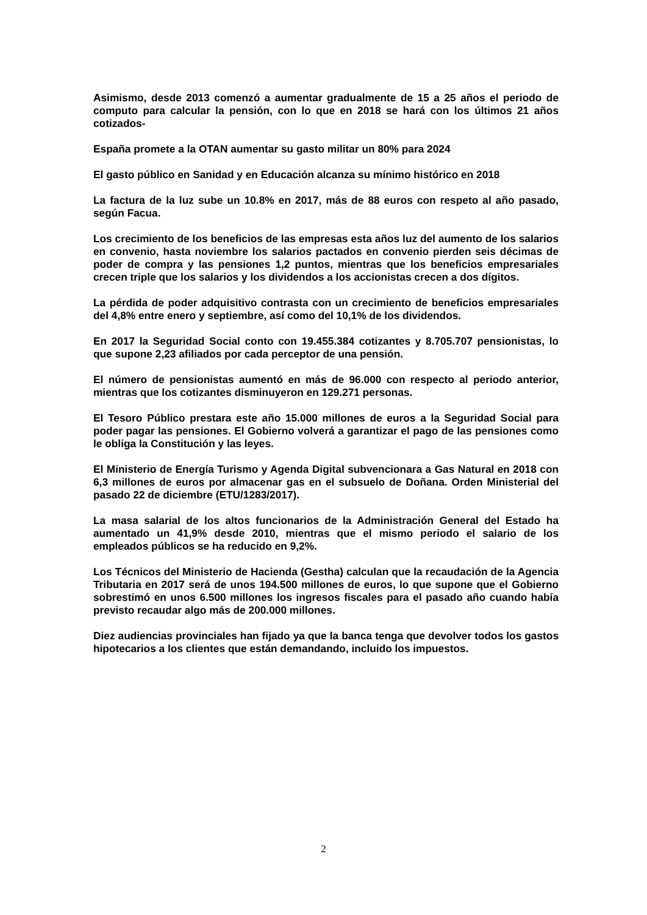Asimismo, desde 2013 comenzó a aumentar gradualmente de 15 a 25 años el periodo de computo para calcular la pensión, con lo que en 2018 se hará con los últimos 21 años cotizados-
España promete a la OTAN aumentar su gasto militar un 80% para 2024
El gasto público en Sanidad y en Educación alcanza su mínimo histórico en 2018
La factura de la luz sube un 10.8% en 2017, más de 88 euros con respeto al año pasado, según Facua.
Los crecimiento de los beneficios de las empresas esta años luz del aumento de los salarios en convenio, hasta noviembre los salarios pactados en convenio pierden seis décimas de poder de compra y las pensiones 1,2 puntos, mientras que los beneficios empresariales crecen triple que los salarios y los dividendos a los accionistas crecen a dos dígitos.
La pérdida de poder adquisitivo contrasta con un crecimiento de beneficios empresariales del 4,8% entre enero y septiembre, así como del 10,1% de los dividendos.
En 2017 la Seguridad Social conto con 19.455.384 cotizantes y 8.705.707 pensionistas, lo que supone 2,23 afiliados por cada perceptor de una pensión.
El número de pensionistas aumentó en más de 96.000 con respecto al periodo anterior, mientras que los cotizantes disminuyeron en 129.271 personas.
El Tesoro Público prestara este año 15.000 millones de euros a la Seguridad Social para poder pagar las pensiones. El Gobierno volverá a garantizar el pago de las pensiones como le obliga la Constitución y las leyes.
El Ministerio de Energía Turismo y Agenda Digital subvencionara a Gas Natural en 2018 con 6,3 millones de euros por almacenar gas en el subsuelo de Doñana. Orden Ministerial del pasado 22 de diciembre (ETU/1283/2017).
La masa salarial de los altos funcionarios de la Administración General del Estado ha aumentado un 41,9% desde 2010, mientras que el mismo periodo el salario de los empleados públicos se ha reducido en 9,2%.
Los Técnicos del Ministerio de Hacienda (Gestha) calculan que la recaudación de la Agencia Tributaria en 2017 será de unos 194.500 millones de euros, lo que supone que el Gobierno sobrestimó en unos 6.500 millones los ingresos fiscales para el pasado año cuando había previsto recaudar algo más de 200.000 millones.
Diez audiencias provinciales han fijado ya que la banca tenga que devolver todos los gastos hipotecarios a los clientes que están demandando, incluido los impuestos.
2